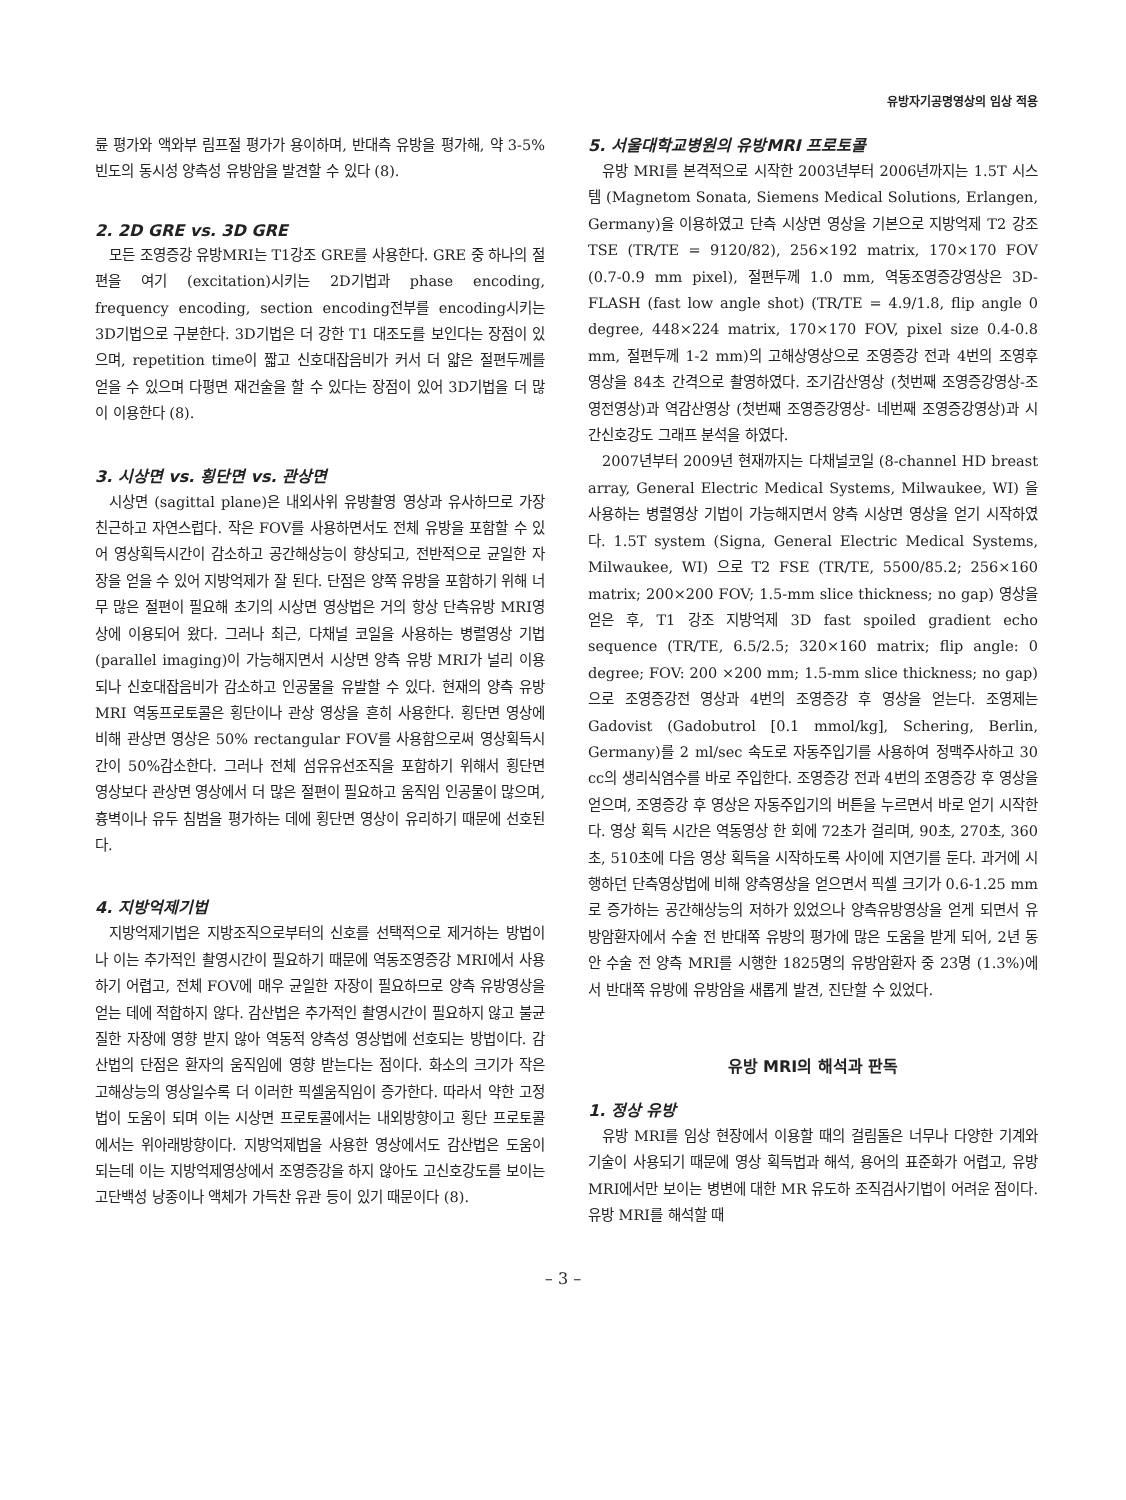유방자기공명영상의 임상 적용
륜 평가와 액와부 림프절 평가가 용이하며, 반대측 유방을 평가해, 약 3-5%빈도의 동시성 양측성 유방암을 발견할 수 있다 (8).
2. 2D GRE vs. 3D GRE
모든 조영증강 유방MRI는 T1강조 GRE를 사용한다. GRE 중 하나의 절편을 여기 (excitation)시키는 2D기법과 phase encoding, frequency encoding, section encoding전부를 encoding시키는 3D기법으로 구분한다. 3D기법은 더 강한 T1 대조도를 보인다는 장점이 있으며, repetition time이 짧고 신호대잡음비가 커서 더 얇은 절편두께를 얻을 수 있으며 다평면 재건술을 할 수 있다는 장점이 있어 3D기법을 더 많이 이용한다 (8).
3. 시상면 vs. 횡단면 vs. 관상면
시상면 (sagittal plane)은 내외사위 유방촬영 영상과 유사하므로 가장 친근하고 자연스럽다. 작은 FOV를 사용하면서도 전체 유방을 포함할 수 있어 영상획득시간이 감소하고 공간해상능이 향상되고, 전반적으로 균일한 자장을 얻을 수 있어 지방억제가 잘 된다. 단점은 양쪽 유방을 포함하기 위해 너무 많은 절편이 필요해 초기의 시상면 영상법은 거의 항상 단측유방 MRI영상에 이용되어 왔다. 그러나 최근, 다채널 코일을 사용하는 병렬영상 기법 (parallel imaging)이 가능해지면서 시상면 양측 유방 MRI가 널리 이용되나 신호대잡음비가 감소하고 인공물을 유발할 수 있다. 현재의 양측 유방 MRI 역동프로토콜은 횡단이나 관상 영상을 흔히 사용한다. 횡단면 영상에 비해 관상면 영상은 50% rectangular FOV를 사용함으로써 영상획득시간이 50%감소한다. 그러나 전체 섬유유선조직을 포함하기 위해서 횡단면 영상보다 관상면 영상에서 더 많은 절편이 필요하고 움직임 인공물이 많으며, 흉벽이나 유두 침범을 평가하는 데에 횡단면 영상이 유리하기 때문에 선호된다.
4. 지방억제기법
지방억제기법은 지방조직으로부터의 신호를 선택적으로 제거하는 방법이나 이는 추가적인 촬영시간이 필요하기 때문에 역동조영증강 MRI에서 사용하기 어렵고, 전체 FOV에 매우 균일한 자장이 필요하므로 양측 유방영상을 얻는 데에 적합하지 않다. 감산법은 추가적인 촬영시간이 필요하지 않고 불균질한 자장에 영향 받지 않아 역동적 양측성 영상법에 선호되는 방법이다. 감산법의 단점은 환자의 움직임에 영향 받는다는 점이다. 화소의 크기가 작은 고해상능의 영상일수록 더 이러한 픽셀움직임이 증가한다. 따라서 약한 고정법이 도움이 되며 이는 시상면 프로토콜에서는 내외방향이고 횡단 프로토콜에서는 위아래방향이다. 지방억제법을 사용한 영상에서도 감산법은 도움이 되는데 이는 지방억제영상에서 조영증강을 하지 않아도 고신호강도를 보이는 고단백성 낭종이나 액체가 가득찬 유관 등이 있기 때문이다 (8).
5. 서울대학교병원의 유방MRI 프로토콜
유방 MRI를 본격적으로 시작한 2003년부터 2006년까지는 1.5T 시스템 (Magnetom Sonata, Siemens Medical Solutions, Erlangen, Germany)을 이용하였고 단측 시상면 영상을 기본으로 지방억제 T2 강조 TSE (TR/TE = 9120/82), 256×192 matrix, 170×170 FOV (0.7-0.9 mm pixel), 절편두께 1.0 mm, 역동조영증강영상은 3D-FLASH (fast low angle shot) (TR/TE = 4.9/1.8, flip angle 0 degree, 448×224 matrix, 170×170 FOV, pixel size 0.4-0.8 mm, 절편두께 1-2 mm)의 고해상영상으로 조영증강 전과 4번의 조영후 영상을 84초 간격으로 촬영하였다. 조기감산영상 (첫번째 조영증강영상-조영전영상)과 역감산영상 (첫번째 조영증강영상- 네번째 조영증강영상)과 시간신호강도 그래프 분석을 하였다.
2007년부터 2009년 현재까지는 다채널코일 (8-channel HD breast array, General Electric Medical Systems, Milwaukee, WI) 을 사용하는 병렬영상 기법이 가능해지면서 양측 시상면 영상을 얻기 시작하였다. 1.5T system (Signa, General Electric Medical Systems, Milwaukee, WI) 으로 T2 FSE (TR/TE, 5500/85.2; 256×160 matrix; 200×200 FOV; 1.5-mm slice thickness; no gap) 영상을 얻은 후, T1 강조 지방억제 3D fast spoiled gradient echo sequence (TR/TE, 6.5/2.5; 320×160 matrix; flip angle: 0 degree; FOV: 200 ×200 mm; 1.5-mm slice thickness; no gap)으로 조영증강전 영상과 4번의 조영증강 후 영상을 얻는다. 조영제는 Gadovist (Gadobutrol [0.1 mmol/kg], Schering, Berlin, Germany)를 2 ml/sec 속도로 자동주입기를 사용하여 정맥주사하고 30 cc의 생리식염수를 바로 주입한다. 조영증강 전과 4번의 조영증강 후 영상을 얻으며, 조영증강 후 영상은 자동주입기의 버튼을 누르면서 바로 얻기 시작한다. 영상 획득 시간은 역동영상 한 회에 72초가 걸리며, 90초, 270초, 360초, 510초에 다음 영상 획득을 시작하도록 사이에 지연기를 둔다. 과거에 시행하던 단측영상법에 비해 양측영상을 얻으면서 픽셀 크기가 0.6-1.25 mm로 증가하는 공간해상능의 저하가 있었으나 양측유방영상을 얻게 되면서 유방암환자에서 수술 전 반대쪽 유방의 평가에 많은 도움을 받게 되어, 2년 동안 수술 전 양측 MRI를 시행한 1825명의 유방암환자 중 23명 (1.3%)에서 반대쪽 유방에 유방암을 새롭게 발견, 진단할 수 있었다.
유방 MRI의 해석과 판독
1. 정상 유방
유방 MRI를 임상 현장에서 이용할 때의 걸림돌은 너무나 다양한 기계와 기술이 사용되기 때문에 영상 획득법과 해석, 용어의 표준화가 어렵고, 유방 MRI에서만 보이는 병변에 대한 MR 유도하 조직검사기법이 어려운 점이다. 유방 MRI를 해석할 때
– 3 –